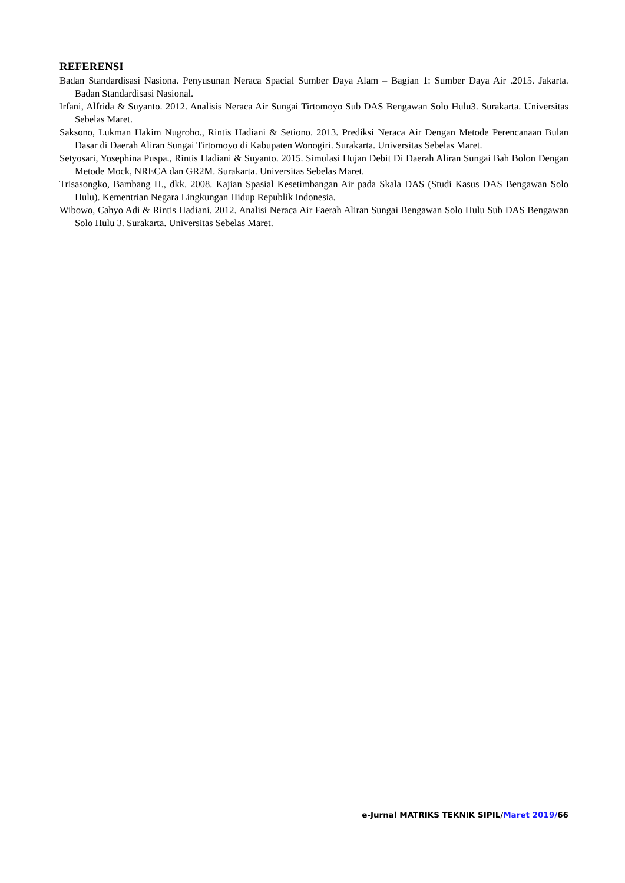REFERENSI
Badan Standardisasi Nasiona. Penyusunan Neraca Spacial Sumber Daya Alam – Bagian 1: Sumber Daya Air .2015. Jakarta. Badan Standardisasi Nasional.
Irfani, Alfrida & Suyanto. 2012. Analisis Neraca Air Sungai Tirtomoyo Sub DAS Bengawan Solo Hulu3. Surakarta. Universitas Sebelas Maret.
Saksono, Lukman Hakim Nugroho., Rintis Hadiani & Setiono. 2013. Prediksi Neraca Air Dengan Metode Perencanaan Bulan Dasar di Daerah Aliran Sungai Tirtomoyo di Kabupaten Wonogiri. Surakarta. Universitas Sebelas Maret.
Setyosari, Yosephina Puspa., Rintis Hadiani & Suyanto. 2015. Simulasi Hujan Debit Di Daerah Aliran Sungai Bah Bolon Dengan Metode Mock, NRECA dan GR2M. Surakarta. Universitas Sebelas Maret.
Trisasongko, Bambang H., dkk. 2008. Kajian Spasial Kesetimbangan Air pada Skala DAS (Studi Kasus DAS Bengawan Solo Hulu). Kementrian Negara Lingkungan Hidup Republik Indonesia.
Wibowo, Cahyo Adi & Rintis Hadiani. 2012. Analisi Neraca Air Faerah Aliran Sungai Bengawan Solo Hulu Sub DAS Bengawan Solo Hulu 3. Surakarta. Universitas Sebelas Maret.
e-Jurnal MATRIKS TEKNIK SIPIL/Maret 2019/66